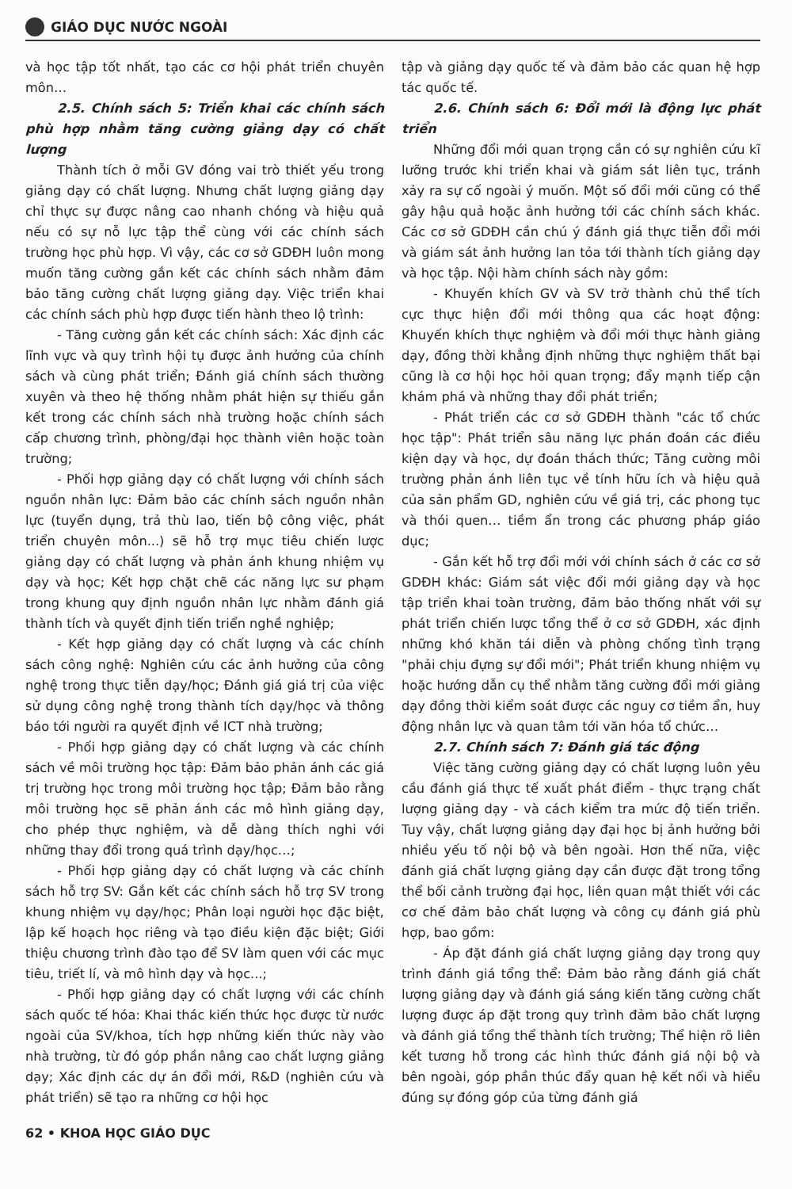GIÁO DỤC NƯỚC NGOÀI
và học tập tốt nhất, tạo các cơ hội phát triển chuyên môn…
2.5. Chính sách 5: Triển khai các chính sách phù hợp nhằm tăng cường giảng dạy có chất lượng
Thành tích ở mỗi GV đóng vai trò thiết yếu trong giảng dạy có chất lượng. Nhưng chất lượng giảng dạy chỉ thực sự được nâng cao nhanh chóng và hiệu quả nếu có sự nỗ lực tập thể cùng với các chính sách trường học phù hợp. Vì vậy, các cơ sở GDĐH luôn mong muốn tăng cường gắn kết các chính sách nhằm đảm bảo tăng cường chất lượng giảng dạy. Việc triển khai các chính sách phù hợp được tiến hành theo lộ trình:
- Tăng cường gắn kết các chính sách: Xác định các lĩnh vực và quy trình hội tụ được ảnh hưởng của chính sách và cùng phát triển; Đánh giá chính sách thường xuyên và theo hệ thống nhằm phát hiện sự thiếu gắn kết trong các chính sách nhà trường hoặc chính sách cấp chương trình, phòng/đại học thành viên hoặc toàn trường;
- Phối hợp giảng dạy có chất lượng với chính sách nguồn nhân lực: Đảm bảo các chính sách nguồn nhân lực (tuyển dụng, trả thù lao, tiến bộ công việc, phát triển chuyên môn...) sẽ hỗ trợ mục tiêu chiến lược giảng dạy có chất lượng và phản ánh khung nhiệm vụ dạy và học; Kết hợp chặt chẽ các năng lực sư phạm trong khung quy định nguồn nhân lực nhằm đánh giá thành tích và quyết định tiến triển nghề nghiệp;
- Kết hợp giảng dạy có chất lượng và các chính sách công nghệ: Nghiên cứu các ảnh hưởng của công nghệ trong thực tiễn dạy/học; Đánh giá giá trị của việc sử dụng công nghệ trong thành tích dạy/học và thông báo tới người ra quyết định về ICT nhà trường;
- Phối hợp giảng dạy có chất lượng và các chính sách về môi trường học tập: Đảm bảo phản ánh các giá trị trường học trong môi trường học tập; Đảm bảo rằng môi trường học sẽ phản ánh các mô hình giảng dạy, cho phép thực nghiệm, và dễ dàng thích nghi với những thay đổi trong quá trình dạy/học…;
- Phối hợp giảng dạy có chất lượng và các chính sách hỗ trợ SV: Gắn kết các chính sách hỗ trợ SV trong khung nhiệm vụ dạy/học; Phân loại người học đặc biệt, lập kế hoạch học riêng và tạo điều kiện đặc biệt; Giới thiệu chương trình đào tạo để SV làm quen với các mục tiêu, triết lí, và mô hình dạy và học...;
- Phối hợp giảng dạy có chất lượng với các chính sách quốc tế hóa: Khai thác kiến thức học được từ nước ngoài của SV/khoa, tích hợp những kiến thức này vào nhà trường, từ đó góp phần nâng cao chất lượng giảng dạy; Xác định các dự án đổi mới, R&D (nghiên cứu và phát triển) sẽ tạo ra những cơ hội học
tập và giảng dạy quốc tế và đảm bảo các quan hệ hợp tác quốc tế.
2.6. Chính sách 6: Đổi mới là động lực phát triển
Những đổi mới quan trọng cần có sự nghiên cứu kĩ lưỡng trước khi triển khai và giám sát liên tục, tránh xảy ra sự cố ngoài ý muốn. Một số đổi mới cũng có thể gây hậu quả hoặc ảnh hưởng tới các chính sách khác. Các cơ sở GDĐH cần chú ý đánh giá thực tiễn đổi mới và giám sát ảnh hưởng lan tỏa tới thành tích giảng dạy và học tập. Nội hàm chính sách này gồm:
- Khuyến khích GV và SV trở thành chủ thể tích cực thực hiện đổi mới thông qua các hoạt động: Khuyến khích thực nghiệm và đổi mới thực hành giảng dạy, đồng thời khẳng định những thực nghiệm thất bại cũng là cơ hội học hỏi quan trọng; đẩy mạnh tiếp cận khám phá và những thay đổi phát triển;
- Phát triển các cơ sở GDĐH thành "các tổ chức học tập": Phát triển sâu năng lực phán đoán các điều kiện dạy và học, dự đoán thách thức; Tăng cường môi trường phản ánh liên tục về tính hữu ích và hiệu quả của sản phẩm GD, nghiên cứu về giá trị, các phong tục và thói quen… tiềm ẩn trong các phương pháp giáo dục;
- Gắn kết hỗ trợ đổi mới với chính sách ở các cơ sở GDĐH khác: Giám sát việc đổi mới giảng dạy và học tập triển khai toàn trường, đảm bảo thống nhất với sự phát triển chiến lược tổng thể ở cơ sở GDĐH, xác định những khó khăn tái diễn và phòng chống tình trạng "phải chịu đựng sự đổi mới"; Phát triển khung nhiệm vụ hoặc hướng dẫn cụ thể nhằm tăng cường đổi mới giảng dạy đồng thời kiểm soát được các nguy cơ tiềm ẩn, huy động nhân lực và quan tâm tới văn hóa tổ chức…
2.7. Chính sách 7: Đánh giá tác động
Việc tăng cường giảng dạy có chất lượng luôn yêu cầu đánh giá thực tế xuất phát điểm - thực trạng chất lượng giảng dạy - và cách kiểm tra mức độ tiến triển. Tuy vậy, chất lượng giảng dạy đại học bị ảnh hưởng bởi nhiều yếu tố nội bộ và bên ngoài. Hơn thế nữa, việc đánh giá chất lượng giảng dạy cần được đặt trong tổng thể bối cảnh trường đại học, liên quan mật thiết với các cơ chế đảm bảo chất lượng và công cụ đánh giá phù hợp, bao gồm:
- Áp đặt đánh giá chất lượng giảng dạy trong quy trình đánh giá tổng thể: Đảm bảo rằng đánh giá chất lượng giảng dạy và đánh giá sáng kiến tăng cường chất lượng được áp đặt trong quy trình đảm bảo chất lượng và đánh giá tổng thể thành tích trường; Thể hiện rõ liên kết tương hỗ trong các hình thức đánh giá nội bộ và bên ngoài, góp phần thúc đẩy quan hệ kết nối và hiểu đúng sự đóng góp của từng đánh giá
62 • KHOA HỌC GIÁO DỤC